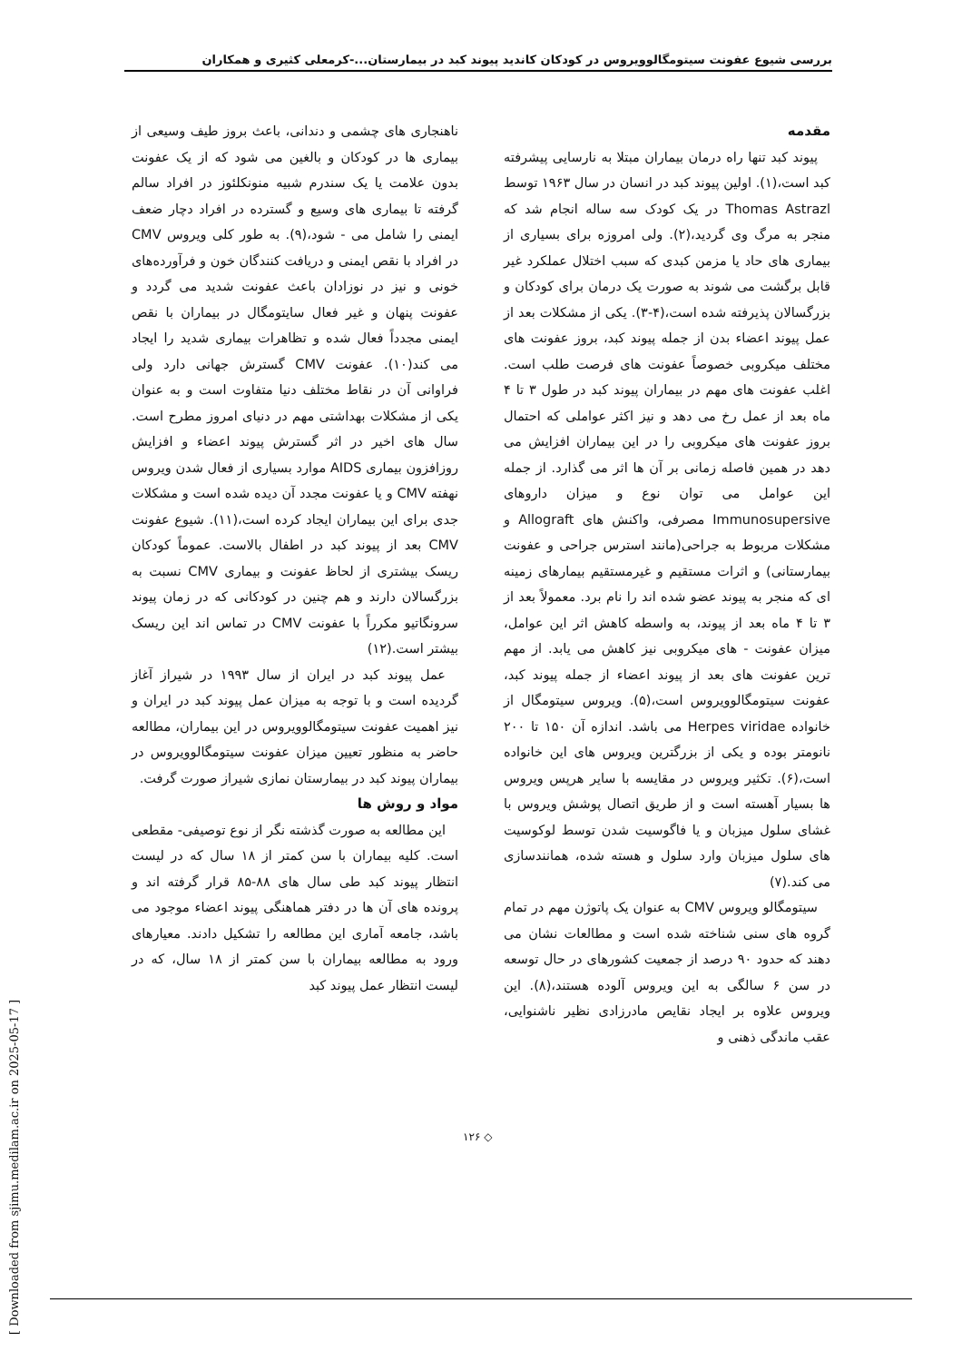بررسی شیوع عفونت سیتومگالوویروس در کودکان کاندید پیوند کبد در بیمارستان...-کرمعلی کثیری و همکاران
مقدمه
پیوند کبد تنها راه درمان بیماران مبتلا به نارسایی پیشرفته کبد است،(۱). اولین پیوند کبد در انسان در سال ۱۹۶۳ توسط Thomas Astrazl در یک کودک سه ساله انجام شد که منجر به مرگ وی گردید،(۲). ولی امروزه برای بسیاری از بیماری های حاد یا مزمن کبدی که سبب اختلال عملکرد غیر قابل برگشت می شوند به صورت یک درمان برای کودکان و بزرگسالان پذیرفته شده است،(۴-۳). یکی از مشکلات بعد از عمل پیوند اعضاء بدن از جمله پیوند کبد، بروز عفونت های مختلف میکروبی خصوصاً عفونت های فرصت طلب است. اغلب عفونت های مهم در بیماران پیوند کبد در طول ۳ تا ۴ ماه بعد از عمل رخ می دهد و نیز اکثر عواملی که احتمال بروز عفونت های میکروبی را در این بیماران افزایش می دهد در همین فاصله زمانی بر آن ها اثر می گذارد. از جمله این عوامل می توان نوع و میزان داروهای Immunosupersive مصرفی، واکنش های Allograft و مشکلات مربوط به جراحی(مانند استرس جراحی و عفونت بیمارستانی) و اثرات مستقیم و غیرمستقیم بیمارهای زمینه ای که منجر به پیوند عضو شده اند را نام برد. معمولاً بعد از ۳ تا ۴ ماه بعد از پیوند، به واسطه کاهش اثر این عوامل، میزان عفونت - های میکروبی نیز کاهش می یابد. از مهم ترین عفونت های بعد از پیوند اعضاء از جمله پیوند کبد، عفونت سیتومگالوویروس است،(۵). ویروس سیتومگال از خانواده Herpes viridae می باشد. اندازه آن ۱۵۰ تا ۲۰۰ نانومتر بوده و یکی از بزرگترین ویروس های این خانواده است،(۶). تکثیر ویروس در مقایسه با سایر هرپس ویروس ها بسیار آهسته است و از طریق اتصال پوشش ویروس با غشای سلول میزبان و یا فاگوسیت شدن توسط لوکوسیت های سلول میزبان وارد سلول و هسته شده، همانندسازی می کند.(۷)
سیتومگالو ویروس CMV به عنوان یک پاتوژن مهم در تمام گروه های سنی شناخته شده است و مطالعات نشان می دهند که حدود ۹۰ درصد از جمعیت کشورهای در حال توسعه در سن ۶ سالگی به این ویروس آلوده هستند،(۸). این ویروس علاوه بر ایجاد نقایص مادرزادی نظیر ناشنوایی، عقب ماندگی ذهنی و
ناهنجاری های چشمی و دندانی، باعث بروز طیف وسیعی از بیماری ها در کودکان و بالغین می شود که از یک عفونت بدون علامت یا یک سندرم شبیه منونکلئوز در افراد سالم گرفته تا بیماری های وسیع و گسترده در افراد دچار ضعف ایمنی را شامل می - شود،(۹). به طور کلی ویروس CMV در افراد با نقص ایمنی و دریافت کنندگان خون و فرآورده‌های خونی و نیز در نوزادان باعث عفونت شدید می گردد و عفونت پنهان و غیر فعال سایتومگال در بیماران با نقص ایمنی مجدداً فعال شده و تظاهرات بیماری شدید را ایجاد می کند(۱۰). عفونت CMV گسترش جهانی دارد ولی فراوانی آن در نقاط مختلف دنیا متفاوت است و به عنوان یکی از مشکلات بهداشتی مهم در دنیای امروز مطرح است. سال های اخیر در اثر گسترش پیوند اعضاء و افزایش روزافزون بیماری AIDS موارد بسیاری از فعال شدن ویروس نهفته CMV و یا عفونت مجدد آن دیده شده است و مشکلات جدی برای این بیماران ایجاد کرده است،(۱۱). شیوع عفونت CMV بعد از پیوند کبد در اطفال بالاست. عموماً کودکان ریسک بیشتری از لحاظ عفونت و بیماری CMV نسبت به بزرگسالان دارند و هم چنین در کودکانی که در زمان پیوند سرونگاتیو مکرراً با عفونت CMV در تماس اند این ریسک بیشتر است.(۱۲)
عمل پیوند کبد در ایران از سال ۱۹۹۳ در شیراز آغاز گردیده است و با توجه به میزان عمل پیوند کبد در ایران و نیز اهمیت عفونت سیتومگالوویروس در این بیماران، مطالعه حاضر به منظور تعیین میزان عفونت سیتومگالوویروس در بیماران پیوند کبد در بیمارستان نمازی شیراز صورت گرفت.
مواد و روش ها
این مطالعه به صورت گذشته نگر از نوع توصیفی- مقطعی است. کلیه بیماران با سن کمتر از ۱۸ سال که در لیست انتظار پیوند کبد طی سال های ۸۸-۸۵ قرار گرفته اند و پرونده های آن ها در دفتر هماهنگی پیوند اعضاء موجود می باشد، جامعه آماری این مطالعه را تشکیل دادند. معیارهای ورود به مطالعه بیماران با سن کمتر از ۱۸ سال، که در لیست انتظار عمل پیوند کبد
◇ ۱۲۶
[ Downloaded from sjimu.medilam.ac.ir on 2025-05-17 ]